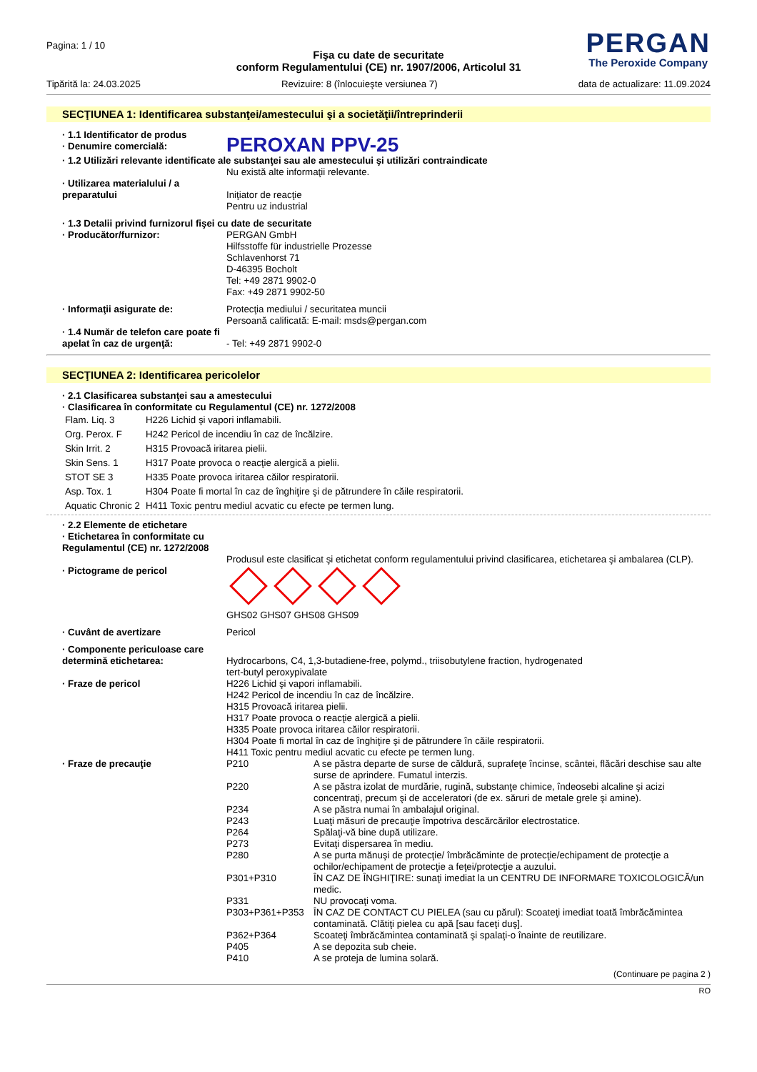Pagina: 1 / 10
PERGAN
The Peroxide Company
Fişa cu date de securitate
conform Regulamentului (CE) nr. 1907/2006, Articolul 31
Tipărită la: 24.03.2025 Revizuire: 8 (înlocuieşte versiunea 7) data de actualizare: 11.09.2024
SECŢIUNEA 1: Identificarea substanţei/amestecului şi a societăţii/întreprinderii
· 1.1 Identificator de produs
· Denumire comercială:
PEROXAN PPV-25
· 1.2 Utilizări relevante identificate ale substanţei sau ale amestecului şi utilizări contraindicate
Nu există alte informaţii relevante.
· Utilizarea materialului / a preparatului
Iniţiator de reacţie
Pentru uz industrial
· 1.3 Detalii privind furnizorul fişei cu date de securitate
· Producător/furnizor: PERGAN GmbH
Hilfsstoffe für industrielle Prozesse
Schlavenhorst 71
D-46395 Bocholt
Tel: +49 2871 9902-0
Fax: +49 2871 9902-50
· Informaţii asigurate de: Protecţia mediului / securitatea muncii
Persoană calificată: E-mail: msds@pergan.com
· 1.4 Număr de telefon care poate fi apelat în caz de urgenţă:
- Tel: +49 2871 9902-0
SECŢIUNEA 2: Identificarea pericolelor
· 2.1 Clasificarea substanţei sau a amestecului
· Clasificarea în conformitate cu Regulamentul (CE) nr. 1272/2008
| Flam. Liq. 3 | H226 Lichid şi vapori inflamabili. |
| Org. Perox. F | H242 Pericol de incendiu în caz de încălzire. |
| Skin Irrit. 2 | H315 Provoacă iritarea pielii. |
| Skin Sens. 1 | H317 Poate provoca o reacţie alergică a pielii. |
| STOT SE 3 | H335 Poate provoca iritarea căilor respiratorii. |
| Asp. Tox. 1 | H304 Poate fi mortal în caz de înghiţire şi de pătrundere în căile respiratorii. |
| Aquatic Chronic 2 | H411 Toxic pentru mediul acvatic cu efecte pe termen lung. |
· 2.2 Elemente de etichetare
· Etichetarea în conformitate cu Regulamentul (CE) nr. 1272/2008
Produsul este clasificat şi etichetat conform regulamentului privind clasificarea, etichetarea şi ambalarea (CLP).
· Pictograme de pericol
GHS02 GHS07 GHS08 GHS09
· Cuvânt de avertizare Pericol
· Componente periculoase care determină etichetarea:
Hydrocarbons, C4, 1,3-butadiene-free, polymd., triisobutylene fraction, hydrogenated
tert-butyl peroxypivalate
· Fraze de pericol H226 Lichid şi vapori inflamabili.
H242 Pericol de incendiu în caz de încălzire.
H315 Provoacă iritarea pielii.
H317 Poate provoca o reacţie alergică a pielii.
H335 Poate provoca iritarea căilor respiratorii.
H304 Poate fi mortal în caz de înghiţire şi de pătrundere în căile respiratorii.
H411 Toxic pentru mediul acvatic cu efecte pe termen lung.
· Fraze de precauţie
| P210 | A se păstra departe de surse de căldură, suprafeţe încinse, scântei, flăcări deschise sau alte surse de aprindere. Fumatul interzis. |
| P220 | A se păstra izolat de murdărie, rugină, substanţe chimice, îndeosebi alcaline şi acizi concentraţi, precum şi de acceleratori (de ex. săruri de metale grele şi amine). |
| P234 | A se păstra numai în ambalajul original. |
| P243 | Luaţi măsuri de precauţie împotriva descărcărilor electrostatice. |
| P264 | Spălaţi-vă bine după utilizare. |
| P273 | Evitaţi dispersarea în mediu. |
| P280 | A se purta mănuşi de protecţie/ îmbrăcăminte de protecţie/echipament de protecţie a ochilor/echipament de protecţie a feţei/protecţie a auzului. |
| P301+P310 | ÎN CAZ DE ÎNGHIŢIRE: sunaţi imediat la un CENTRU DE INFORMARE TOXICOLOGICĂ/un medic. |
| P331 | NU provocaţi voma. |
| P303+P361+P353 | ÎN CAZ DE CONTACT CU PIELEA (sau cu părul): Scoateţi imediat toată îmbrăcămintea contaminată. Clătiţi pielea cu apă [sau faceţi duş]. |
| P362+P364 | Scoateţi îmbrăcămintea contaminată şi spalaţi-o înainte de reutilizare. |
| P405 | A se depozita sub cheie. |
| P410 | A se proteja de lumina solară. |
(Continuare pe pagina 2 )
RO